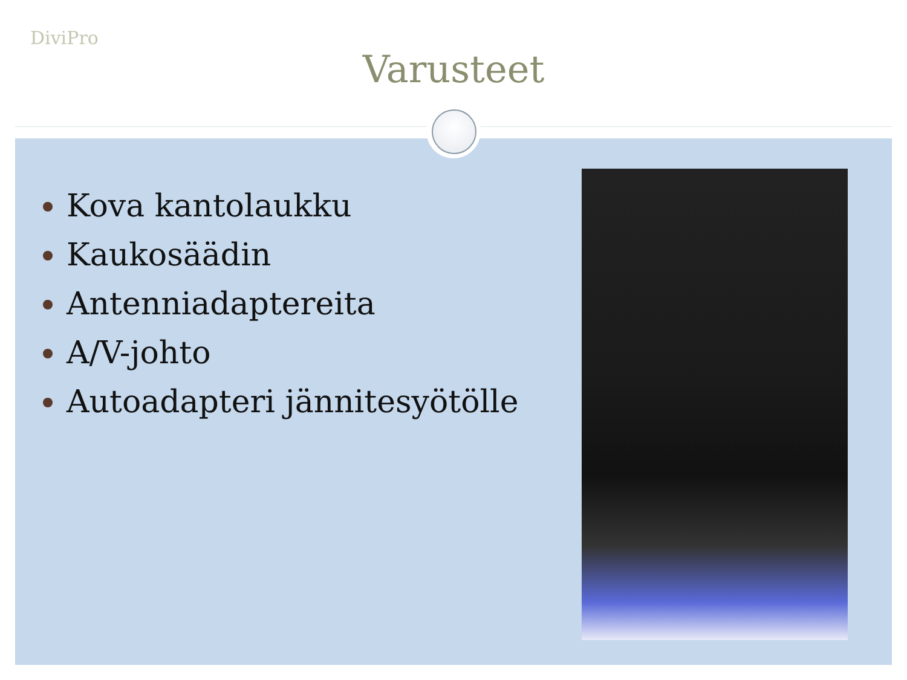DiviPro
Varusteet
Kova kantolaukku
Kaukosäädin
Antenniadaptereita
A/V-johto
Autoadapteri jännitesyötölle